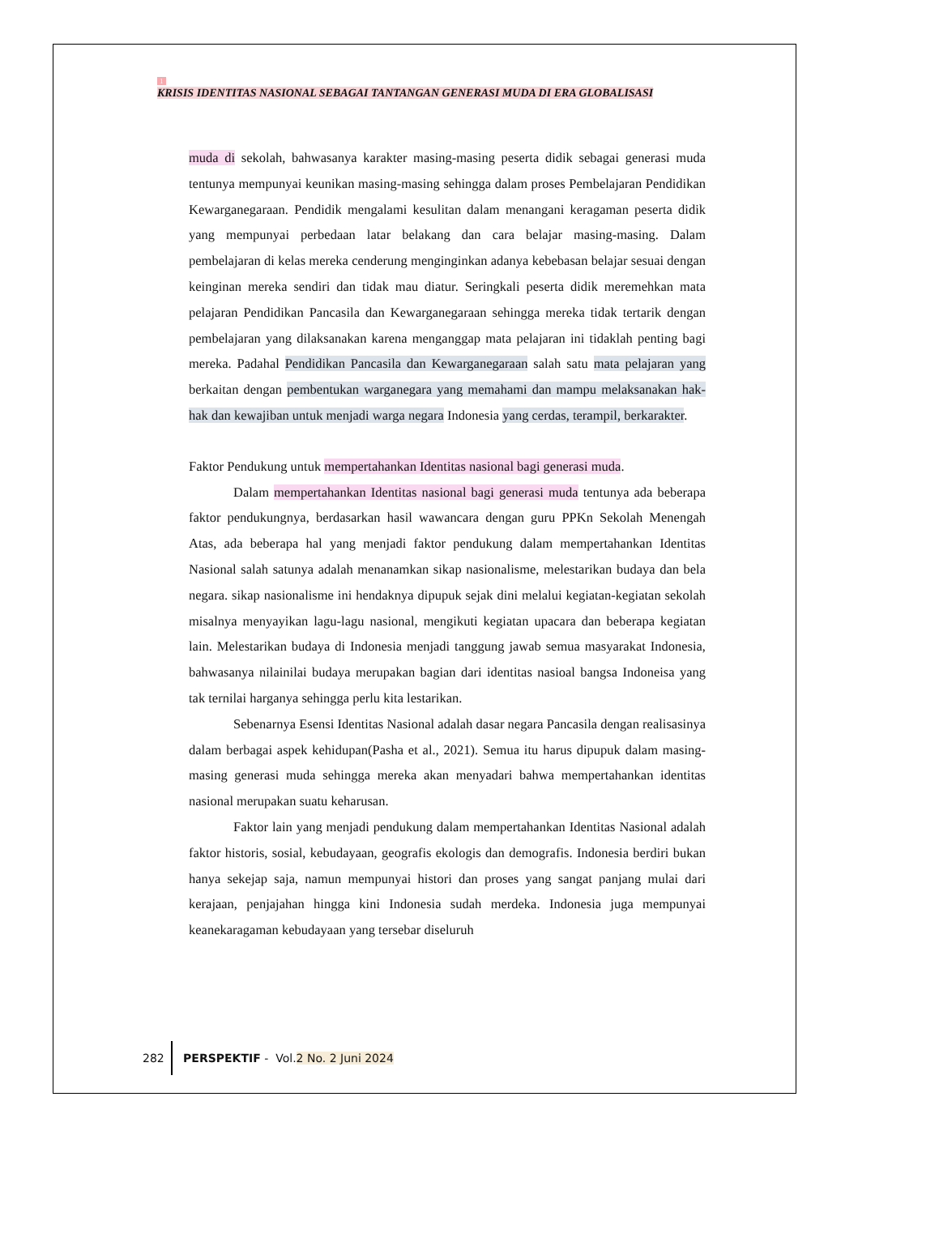1
KRISIS IDENTITAS NASIONAL SEBAGAI TANTANGAN GENERASI MUDA DI ERA GLOBALISASI
muda di sekolah, bahwasanya karakter masing-masing peserta didik sebagai generasi muda tentunya mempunyai keunikan masing-masing sehingga dalam proses Pembelajaran Pendidikan Kewarganegaraan. Pendidik mengalami kesulitan dalam menangani keragaman peserta didik yang mempunyai perbedaan latar belakang dan cara belajar masing-masing. Dalam pembelajaran di kelas mereka cenderung menginginkan adanya kebebasan belajar sesuai dengan keinginan mereka sendiri dan tidak mau diatur. Seringkali peserta didik meremehkan mata pelajaran Pendidikan Pancasila dan Kewarganegaraan sehingga mereka tidak tertarik dengan pembelajaran yang dilaksanakan karena menganggap mata pelajaran ini tidaklah penting bagi mereka. Padahal Pendidikan Pancasila dan Kewarganegaraan salah satu mata pelajaran yang berkaitan dengan pembentukan warganegara yang memahami dan mampu melaksanakan hak-hak dan kewajiban untuk menjadi warga negara Indonesia yang cerdas, terampil, berkarakter.
Faktor Pendukung untuk mempertahankan Identitas nasional bagi generasi muda.
Dalam mempertahankan Identitas nasional bagi generasi muda tentunya ada beberapa faktor pendukungnya, berdasarkan hasil wawancara dengan guru PPKn Sekolah Menengah Atas, ada beberapa hal yang menjadi faktor pendukung dalam mempertahankan Identitas Nasional salah satunya adalah menanamkan sikap nasionalisme, melestarikan budaya dan bela negara. sikap nasionalisme ini hendaknya dipupuk sejak dini melalui kegiatan-kegiatan sekolah misalnya menyayikan lagu-lagu nasional, mengikuti kegiatan upacara dan beberapa kegiatan lain. Melestarikan budaya di Indonesia menjadi tanggung jawab semua masyarakat Indonesia, bahwasanya nilainilai budaya merupakan bagian dari identitas nasioal bangsa Indoneisa yang tak ternilai harganya sehingga perlu kita lestarikan.
Sebenarnya Esensi Identitas Nasional adalah dasar negara Pancasila dengan realisasinya dalam berbagai aspek kehidupan(Pasha et al., 2021). Semua itu harus dipupuk dalam masing-masing generasi muda sehingga mereka akan menyadari bahwa mempertahankan identitas nasional merupakan suatu keharusan.
Faktor lain yang menjadi pendukung dalam mempertahankan Identitas Nasional adalah faktor historis, sosial, kebudayaan, geografis ekologis dan demografis. Indonesia berdiri bukan hanya sekejap saja, namun mempunyai histori dan proses yang sangat panjang mulai dari kerajaan, penjajahan hingga kini Indonesia sudah merdeka. Indonesia juga mempunyai keanekaragaman kebudayaan yang tersebar diseluruh
282 PERSPEKTIF - Vol. 2 No. 2 Juni 2024